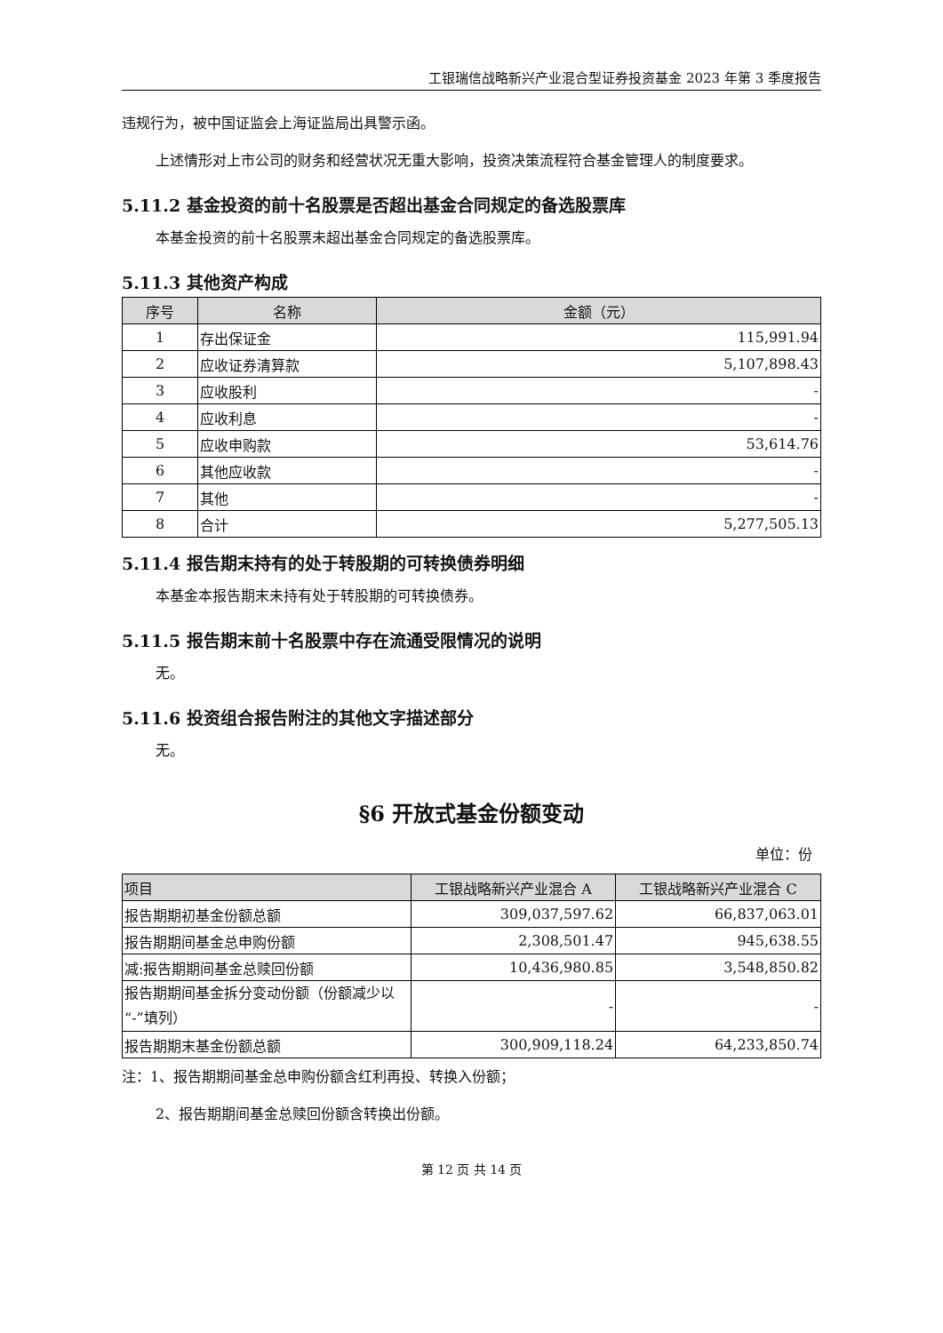工银瑞信战略新兴产业混合型证券投资基金 2023 年第 3 季度报告
违规行为，被中国证监会上海证监局出具警示函。
上述情形对上市公司的财务和经营状况无重大影响，投资决策流程符合基金管理人的制度要求。
5.11.2 基金投资的前十名股票是否超出基金合同规定的备选股票库
本基金投资的前十名股票未超出基金合同规定的备选股票库。
5.11.3 其他资产构成
| 序号 | 名称 | 金额（元） |
| --- | --- | --- |
| 1 | 存出保证金 | 115,991.94 |
| 2 | 应收证券清算款 | 5,107,898.43 |
| 3 | 应收股利 | - |
| 4 | 应收利息 | - |
| 5 | 应收申购款 | 53,614.76 |
| 6 | 其他应收款 | - |
| 7 | 其他 | - |
| 8 | 合计 | 5,277,505.13 |
5.11.4 报告期末持有的处于转股期的可转换债券明细
本基金本报告期末未持有处于转股期的可转换债券。
5.11.5 报告期末前十名股票中存在流通受限情况的说明
无。
5.11.6 投资组合报告附注的其他文字描述部分
无。
§6 开放式基金份额变动
单位：份
| 项目 | 工银战略新兴产业混合 A | 工银战略新兴产业混合 C |
| --- | --- | --- |
| 报告期期初基金份额总额 | 309,037,597.62 | 66,837,063.01 |
| 报告期期间基金总申购份额 | 2,308,501.47 | 945,638.55 |
| 减:报告期期间基金总赎回份额 | 10,436,980.85 | 3,548,850.82 |
| 报告期期间基金拆分变动份额（份额减少以“-”填列） | - | - |
| 报告期期末基金份额总额 | 300,909,118.24 | 64,233,850.74 |
注：1、报告期期间基金总申购份额含红利再投、转换入份额；
2、报告期期间基金总赎回份额含转换出份额。
第 12 页 共 14 页